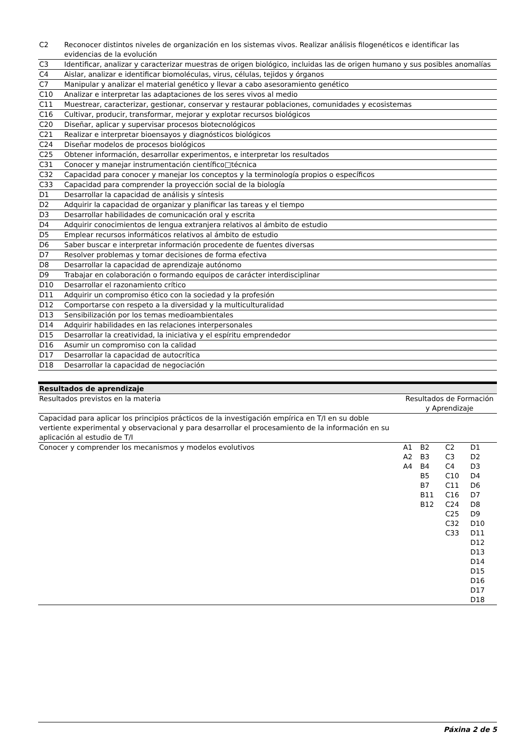| C2 | Reconocer distintos niveles de organización en los sistemas vivos. Realizar análisis filogenéticos e identificar las evidencias de la evolución |
| C3 | Identificar, analizar y caracterizar muestras de origen biológico, incluidas las de origen humano y sus posibles anomalías |
| C4 | Aislar, analizar e identificar biomoléculas, virus, células, tejidos y órganos |
| C7 | Manipular y analizar el material genético y llevar a cabo asesoramiento genético |
| C10 | Analizar e interpretar las adaptaciones de los seres vivos al medio |
| C11 | Muestrear, caracterizar, gestionar, conservar y restaurar poblaciones, comunidades y ecosistemas |
| C16 | Cultivar, producir, transformar, mejorar y explotar recursos biológicos |
| C20 | Diseñar, aplicar y supervisar procesos biotecnológicos |
| C21 | Realizar e interpretar bioensayos y diagnósticos biológicos |
| C24 | Diseñar modelos de procesos biológicos |
| C25 | Obtener información, desarrollar experimentos, e interpretar los resultados |
| C31 | Conocer y manejar instrumentación científico□técnica |
| C32 | Capacidad para conocer y manejar los conceptos y la terminología propios o específicos |
| C33 | Capacidad para comprender la proyección social de la biología |
| D1 | Desarrollar la capacidad de análisis y síntesis |
| D2 | Adquirir la capacidad de organizar y planificar las tareas y el tiempo |
| D3 | Desarrollar habilidades de comunicación oral y escrita |
| D4 | Adquirir conocimientos de lengua extranjera relativos al ámbito de estudio |
| D5 | Emplear recursos informáticos relativos al ámbito de estudio |
| D6 | Saber buscar e interpretar información procedente de fuentes diversas |
| D7 | Resolver problemas y tomar decisiones de forma efectiva |
| D8 | Desarrollar la capacidad de aprendizaje autónomo |
| D9 | Trabajar en colaboración o formando equipos de carácter interdisciplinar |
| D10 | Desarrollar el razonamiento crítico |
| D11 | Adquirir un compromiso ético con la sociedad y la profesión |
| D12 | Comportarse con respeto a la diversidad y la multiculturalidad |
| D13 | Sensibilización por los temas medioambientales |
| D14 | Adquirir habilidades en las relaciones interpersonales |
| D15 | Desarrollar la creatividad, la iniciativa y el espíritu emprendedor |
| D16 | Asumir un compromiso con la calidad |
| D17 | Desarrollar la capacidad de autocrítica |
| D18 | Desarrollar la capacidad de negociación |
| Resultados de aprendizaje | |
| --- | --- |
| Resultados previstos en la materia | Resultados de Formación y Aprendizaje |
| Capacidad para aplicar los principios prácticos de la investigación empírica en T/I en su doble vertiente experimental y observacional y para desarrollar el procesamiento de la información en su aplicación al estudio de T/I | |
| Conocer y comprender los mecanismos y modelos evolutivos | / A1 A2 A4 / B2 B3 B4 B5 B7 B11 B12 / C2 C3 C4 C10 C11 C16 C24 C25 C32 C33 / D1 D2 D3 D4 D6 D7 D8 D9 D10 D11 D12 D13 D14 D15 D16 D17 D18 / |
Páxina 2 de 5